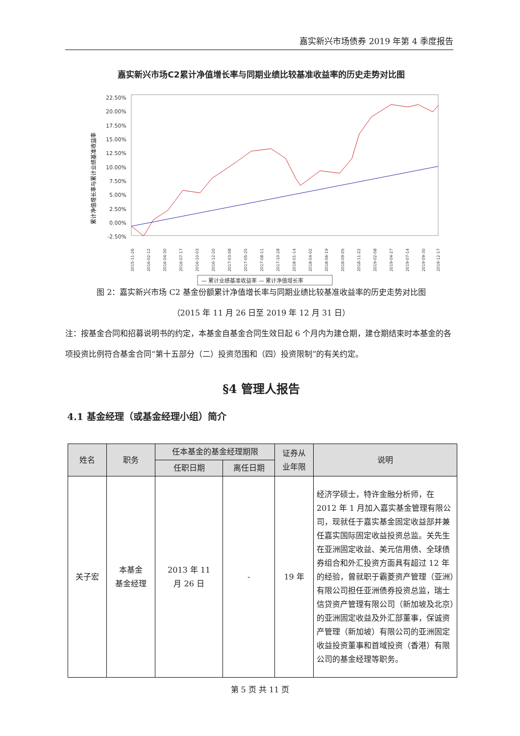嘉实新兴市场债券 2019 年第 4 季度报告
嘉实新兴市场C2累计净值增长率与同期业绩比较基准收益率的历史走势对比图
22.50%
20.00%
17.50%
15.00%
12.50%
10.00%
7.50%
5.00%
2.50%
0.00%
-2.50%
累计净值增长率与累计业绩基准收益率
2015-11-26
2016-02-12
2016-04-30
2016-07-17
2016-10-03
2016-12-20
2017-03-08
2017-05-25
2017-08-11
2017-10-28
2018-01-14
2018-04-02
2018-06-19
2018-09-05
2018-11-22
2019-02-08
2019-04-27
2019-07-14
2019-09-30
2019-12-17
— 累计业绩基准收益率 — 累计净值增长率
图 2：嘉实新兴市场 C2 基金份额累计净值增长率与同期业绩比较基准收益率的历史走势对比图
（2015 年 11 月 26 日至 2019 年 12 月 31 日）
注：按基金合同和招募说明书的约定，本基金自基金合同生效日起 6 个月内为建仓期，建仓期结束时本基金的各项投资比例符合基金合同“第十五部分（二）投资范围和（四）投资限制”的有关约定。
§4 管理人报告
4.1 基金经理（或基金经理小组）简介
| 姓名 | 职务 | 任本基金的基金经理期限 | | 证券从 业年限 | 说明 |
| --- | --- | --- | --- | --- | --- |
| | | 任职日期 | 离任日期 | | |
| 关子宏 | 本基金 基金经理 | 2013 年 11 月 26 日 | - | 19 年 | 经济学硕士，特许金融分析师，在 2012 年 1 月加入嘉实基金管理有限公司，现就任于嘉实基金固定收益部并兼任嘉实国际固定收益投资总监。关先生在亚洲固定收益、美元信用债、全球债券组合和外汇投资方面具有超过 12 年的经验，曾就职于霸菱资产管理（亚洲）有限公司担任亚洲债券投资总监，瑞士信贷资产管理有限公司（新加坡及北京）的亚洲固定收益及外汇部董事，保诚资产管理（新加坡）有限公司的亚洲固定收益投资董事和首域投资（香港）有限公司的基金经理等职务。 |
第 5 页 共 11 页